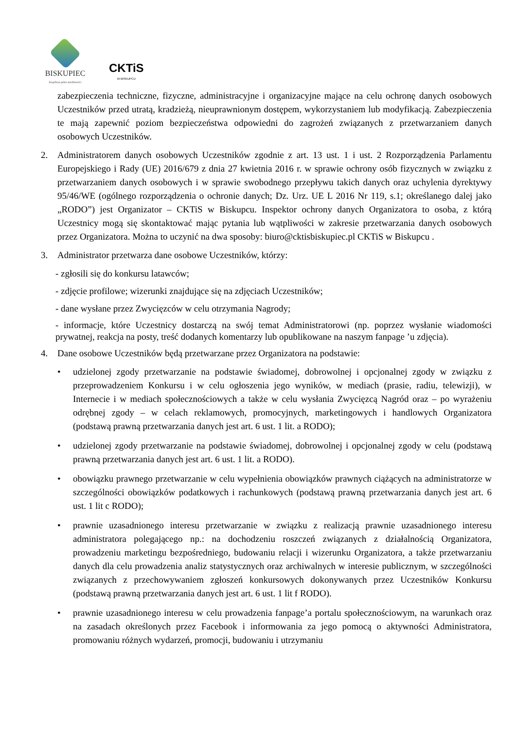BISKUPIEC
krajobraz pełen możliwości
CKTiS
W BISKUPCU
zabezpieczenia techniczne, fizyczne, administracyjne i organizacyjne mające na celu ochronę danych osobowych Uczestników przed utratą, kradzieżą, nieuprawnionym dostępem, wykorzystaniem lub modyfikacją. Zabezpieczenia te mają zapewnić poziom bezpieczeństwa odpowiedni do zagrożeń związanych z przetwarzaniem danych osobowych Uczestników.
2. Administratorem danych osobowych Uczestników zgodnie z art. 13 ust. 1 i ust. 2 Rozporządzenia Parlamentu Europejskiego i Rady (UE) 2016/679 z dnia 27 kwietnia 2016 r. w sprawie ochrony osób fizycznych w związku z przetwarzaniem danych osobowych i w sprawie swobodnego przepływu takich danych oraz uchylenia dyrektywy 95/46/WE (ogólnego rozporządzenia o ochronie danych; Dz. Urz. UE L 2016 Nr 119, s.1; określanego dalej jako „RODO”) jest Organizator – CKTiS w Biskupcu. Inspektor ochrony danych Organizatora to osoba, z którą Uczestnicy mogą się skontaktować mając pytania lub wątpliwości w zakresie przetwarzania danych osobowych przez Organizatora. Można to uczynić na dwa sposoby: biuro@cktisbiskupiec.pl CKTiS w Biskupcu .
3. Administrator przetwarza dane osobowe Uczestników, którzy:
- zgłosili się do konkursu latawców;
- zdjęcie profilowe; wizerunki znajdujące się na zdjęciach Uczestników;
- dane wysłane przez Zwycięzców w celu otrzymania Nagrody;
- informacje, które Uczestnicy dostarczą na swój temat Administratorowi (np. poprzez wysłanie wiadomości prywatnej, reakcja na posty, treść dodanych komentarzy lub opublikowane na naszym fanpage ’u zdjęcia).
4. Dane osobowe Uczestników będą przetwarzane przez Organizatora na podstawie:
• udzielonej zgody przetwarzanie na podstawie świadomej, dobrowolnej i opcjonalnej zgody w związku z przeprowadzeniem Konkursu i w celu ogłoszenia jego wyników, w mediach (prasie, radiu, telewizji), w Internecie i w mediach społecznościowych a także w celu wysłania Zwycięzcą Nagród oraz – po wyrażeniu odrębnej zgody – w celach reklamowych, promocyjnych, marketingowych i handlowych Organizatora (podstawą prawną przetwarzania danych jest art. 6 ust. 1 lit. a RODO);
• udzielonej zgody przetwarzanie na podstawie świadomej, dobrowolnej i opcjonalnej zgody w celu (podstawą prawną przetwarzania danych jest art. 6 ust. 1 lit. a RODO).
• obowiązku prawnego przetwarzanie w celu wypełnienia obowiązków prawnych ciążących na administratorze w szczególności obowiązków podatkowych i rachunkowych (podstawą prawną przetwarzania danych jest art. 6 ust. 1 lit c RODO);
• prawnie uzasadnionego interesu przetwarzanie w związku z realizacją prawnie uzasadnionego interesu administratora polegającego np.: na dochodzeniu roszczeń związanych z działalnością Organizatora, prowadzeniu marketingu bezpośredniego, budowaniu relacji i wizerunku Organizatora, a także przetwarzaniu danych dla celu prowadzenia analiz statystycznych oraz archiwalnych w interesie publicznym, w szczególności związanych z przechowywaniem zgłoszeń konkursowych dokonywanych przez Uczestników Konkursu (podstawą prawną przetwarzania danych jest art. 6 ust. 1 lit f RODO).
• prawnie uzasadnionego interesu w celu prowadzenia fanpage’a portalu społecznościowym, na warunkach oraz na zasadach określonych przez Facebook i informowania za jego pomocą o aktywności Administratora, promowaniu różnych wydarzeń, promocji, budowaniu i utrzymaniu